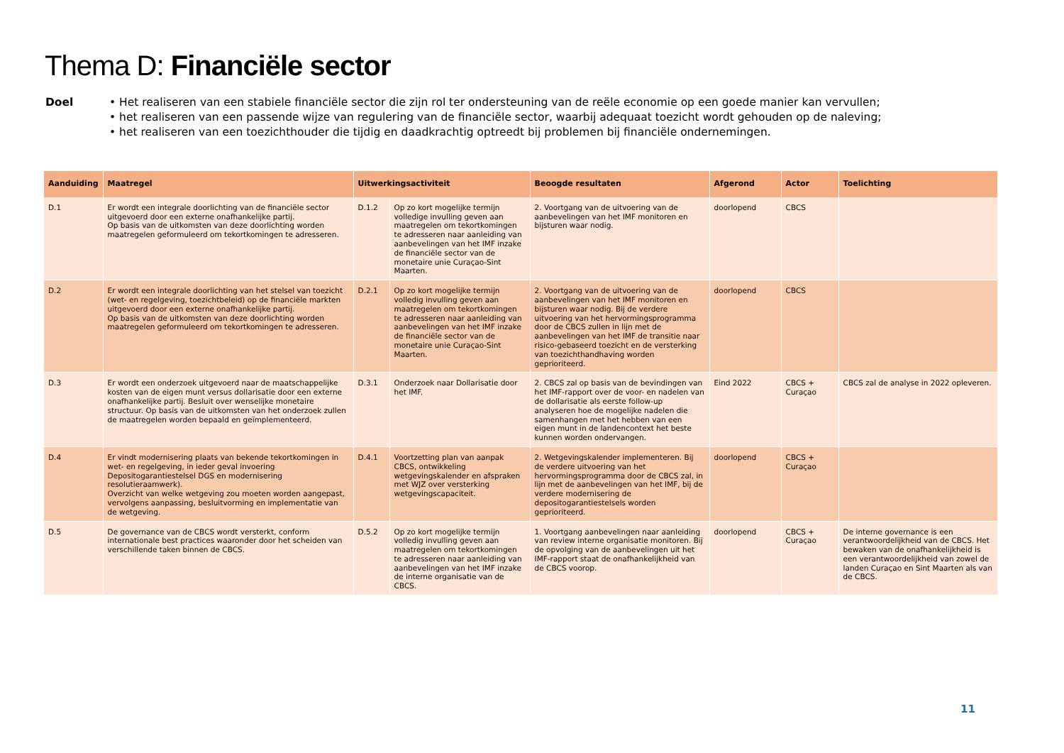Thema D: Financiële sector
Doel • Het realiseren van een stabiele financiële sector die zijn rol ter ondersteuning van de reële economie op een goede manier kan vervullen;
• het realiseren van een passende wijze van regulering van de financiële sector, waarbij adequaat toezicht wordt gehouden op de naleving;
• het realiseren van een toezichthouder die tijdig en daadkrachtig optreedt bij problemen bij financiële ondernemingen.
| Aanduiding | Maatregel | Uitwerkingsactiviteit | | Beoogde resultaten | Afgerond | Actor | Toelichting |
| --- | --- | --- | --- | --- | --- | --- | --- |
| D.1 | Er wordt een integrale doorlichting van de financiële sector uitgevoerd door een externe onafhankelijke partij. Op basis van de uitkomsten van deze doorlichting worden maatregelen geformuleerd om tekortkomingen te adresseren. | D.1.2 | Op zo kort mogelijke termijn volledige invulling geven aan maatregelen om tekortkomingen te adresseren naar aanleiding van aanbevelingen van het IMF inzake de financiële sector van de monetaire unie Curaçao-Sint Maarten. | 2. Voortgang van de uitvoering van de aanbevelingen van het IMF monitoren en bijsturen waar nodig. | doorlopend | CBCS | |
| D.2 | Er wordt een integrale doorlichting van het stelsel van toezicht (wet- en regelgeving, toezichtbeleid) op de financiële markten uitgevoerd door een externe onafhankelijke partij. Op basis van de uitkomsten van deze doorlichting worden maatregelen geformuleerd om tekortkomingen te adresseren. | D.2.1 | Op zo kort mogelijke termijn volledig invulling geven aan maatregelen om tekortkomingen te adresseren naar aanleiding van aanbevelingen van het IMF inzake de financiële sector van de monetaire unie Curaçao-Sint Maarten. | 2. Voortgang van de uitvoering van de aanbevelingen van het IMF monitoren en bijsturen waar nodig. Bij de verdere uitvoering van het hervormingsprogramma door de CBCS zullen in lijn met de aanbevelingen van het IMF de transitie naar risico-gebaseerd toezicht en de versterking van toezichthandhaving worden geprioriteerd. | doorlopend | CBCS | |
| D.3 | Er wordt een onderzoek uitgevoerd naar de maatschappelijke kosten van de eigen munt versus dollarisatie door een externe onafhankelijke partij. Besluit over wenselijke monetaire structuur. Op basis van de uitkomsten van het onderzoek zullen de maatregelen worden bepaald en geïmplementeerd. | D.3.1 | Onderzoek naar Dollarisatie door het IMF. | 2. CBCS zal op basis van de bevindingen van het IMF-rapport over de voor- en nadelen van de dollarisatie als eerste follow-up analyseren hoe de mogelijke nadelen die samenhangen met het hebben van een eigen munt in de landencontext het beste kunnen worden ondervangen. | Eind 2022 | CBCS + Curaçao | CBCS zal de analyse in 2022 opleveren. |
| D.4 | Er vindt modernisering plaats van bekende tekortkomingen in wet- en regelgeving, in ieder geval invoering Depositogarantiestelsel DGS en modernisering resolutieraamwerk). Overzicht van welke wetgeving zou moeten worden aangepast, vervolgens aanpassing, besluitvorming en implementatie van de wetgeving. | D.4.1 | Voortzetting plan van aanpak CBCS, ontwikkeling wetgevingskalender en afspraken met WJZ over versterking wetgevingscapaciteit. | 2. Wetgevingskalender implementeren. Bij de verdere uitvoering van het hervormingsprogramma door de CBCS zal, in lijn met de aanbevelingen van het IMF, bij de verdere modernisering de depositogarantiestelsels worden geprioriteerd. | doorlopend | CBCS + Curaçao | |
| D.5 | De governance van de CBCS wordt versterkt, conform internationale best practices waaronder door het scheiden van verschillende taken binnen de CBCS. | D.5.2 | Op zo kort mogelijke termijn volledig invulling geven aan maatregelen om tekortkomingen te adresseren naar aanleiding van aanbevelingen van het IMF inzake de interne organisatie van de CBCS. | 1. Voortgang aanbevelingen naar aanleiding van review interne organisatie monitoren. Bij de opvolging van de aanbevelingen uit het IMF-rapport staat de onafhankelijkheid van de CBCS voorop. | doorlopend | CBCS + Curaçao | De interne governance is een verantwoordelijkheid van de CBCS. Het bewaken van de onafhankelijkheid is een verantwoordelijkheid van zowel de landen Curaçao en Sint Maarten als van de CBCS. |
11